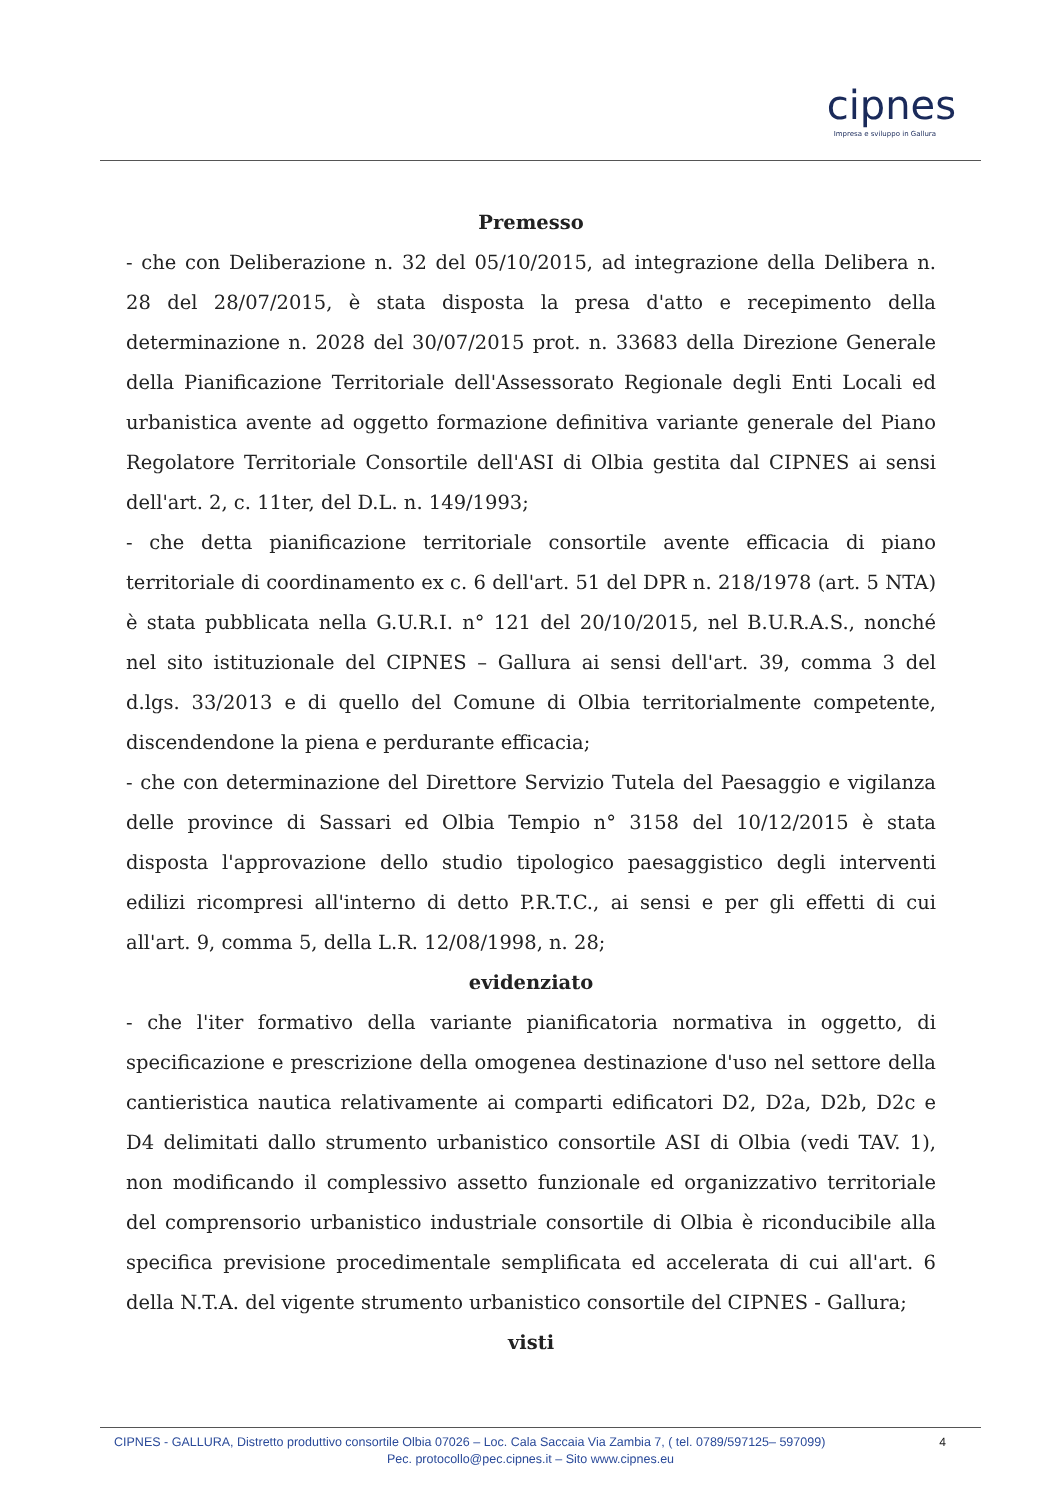cipnes
Impresa e sviluppo in Gallura
Premesso
- che con Deliberazione n. 32 del 05/10/2015, ad integrazione della Delibera n. 28 del 28/07/2015, è stata disposta la presa d'atto e recepimento della determinazione n. 2028 del 30/07/2015 prot. n. 33683 della Direzione Generale della Pianificazione Territoriale dell'Assessorato Regionale degli Enti Locali ed urbanistica avente ad oggetto formazione definitiva variante generale del Piano Regolatore Territoriale Consortile dell'ASI di Olbia gestita dal CIPNES ai sensi dell'art. 2, c. 11ter, del D.L. n. 149/1993;
- che detta pianificazione territoriale consortile avente efficacia di piano territoriale di coordinamento ex c. 6 dell'art. 51 del DPR n. 218/1978 (art. 5 NTA) è stata pubblicata nella G.U.R.I. n° 121 del 20/10/2015, nel B.U.R.A.S., nonché nel sito istituzionale del CIPNES – Gallura ai sensi dell'art. 39, comma 3 del d.lgs. 33/2013 e di quello del Comune di Olbia territorialmente competente, discendendone la piena e perdurante efficacia;
- che con determinazione del Direttore Servizio Tutela del Paesaggio e vigilanza delle province di Sassari ed Olbia Tempio n° 3158 del 10/12/2015 è stata disposta l'approvazione dello studio tipologico paesaggistico degli interventi edilizi ricompresi all'interno di detto P.R.T.C., ai sensi e per gli effetti di cui all'art. 9, comma 5, della L.R. 12/08/1998, n. 28;
evidenziato
- che l'iter formativo della variante pianificatoria normativa in oggetto, di specificazione e prescrizione della omogenea destinazione d'uso nel settore della cantieristica nautica relativamente ai comparti edificatori D2, D2a, D2b, D2c e D4 delimitati dallo strumento urbanistico consortile ASI di Olbia (vedi TAV. 1), non modificando il complessivo assetto funzionale ed organizzativo territoriale del comprensorio urbanistico industriale consortile di Olbia è riconducibile alla specifica previsione procedimentale semplificata ed accelerata di cui all'art. 6 della N.T.A. del vigente strumento urbanistico consortile del CIPNES - Gallura;
visti
CIPNES - GALLURA, Distretto produttivo consortile Olbia 07026 – Loc. Cala Saccaia Via Zambia 7, ( tel. 0789/597125– 597099) 4
Pec. protocollo@pec.cipnes.it – Sito www.cipnes.eu